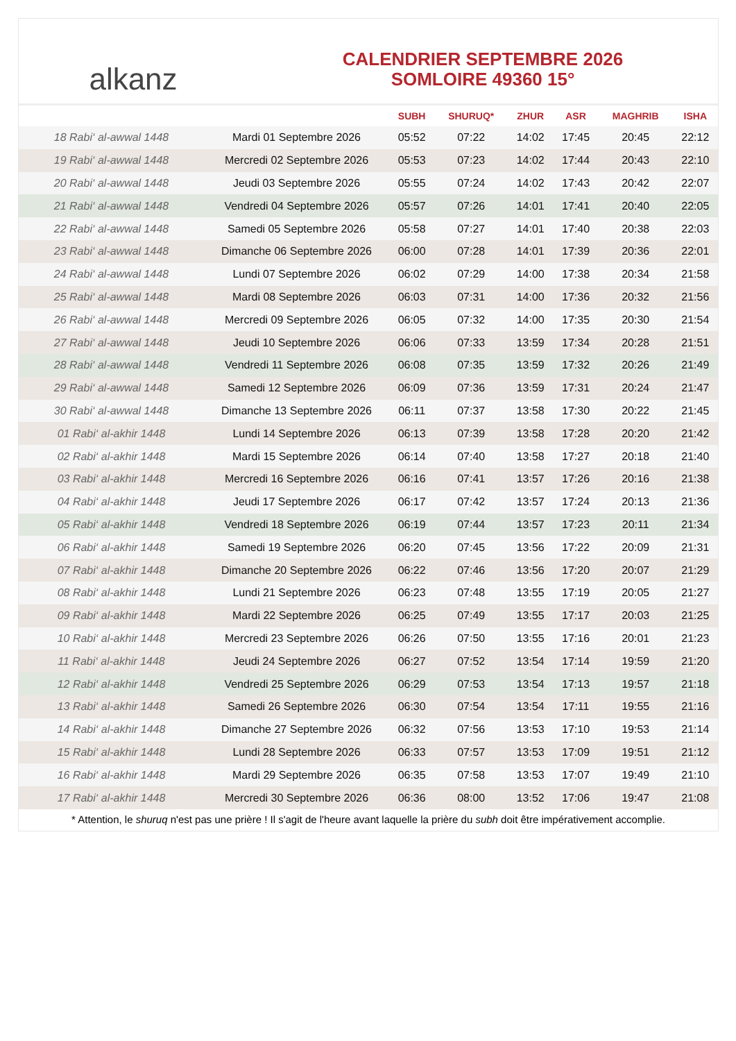alkanz
CALENDRIER SEPTEMBRE 2026
SOMLOIRE 49360 15°
| | | SUBH | SHURUQ* | ZHUR | ASR | MAGHRIB | ISHA |
| --- | --- | --- | --- | --- | --- | --- | --- |
| 18 Rabi‘ al-awwal 1448 | Mardi 01 Septembre 2026 | 05:52 | 07:22 | 14:02 | 17:45 | 20:45 | 22:12 |
| 19 Rabi‘ al-awwal 1448 | Mercredi 02 Septembre 2026 | 05:53 | 07:23 | 14:02 | 17:44 | 20:43 | 22:10 |
| 20 Rabi‘ al-awwal 1448 | Jeudi 03 Septembre 2026 | 05:55 | 07:24 | 14:02 | 17:43 | 20:42 | 22:07 |
| 21 Rabi‘ al-awwal 1448 | Vendredi 04 Septembre 2026 | 05:57 | 07:26 | 14:01 | 17:41 | 20:40 | 22:05 |
| 22 Rabi‘ al-awwal 1448 | Samedi 05 Septembre 2026 | 05:58 | 07:27 | 14:01 | 17:40 | 20:38 | 22:03 |
| 23 Rabi‘ al-awwal 1448 | Dimanche 06 Septembre 2026 | 06:00 | 07:28 | 14:01 | 17:39 | 20:36 | 22:01 |
| 24 Rabi‘ al-awwal 1448 | Lundi 07 Septembre 2026 | 06:02 | 07:29 | 14:00 | 17:38 | 20:34 | 21:58 |
| 25 Rabi‘ al-awwal 1448 | Mardi 08 Septembre 2026 | 06:03 | 07:31 | 14:00 | 17:36 | 20:32 | 21:56 |
| 26 Rabi‘ al-awwal 1448 | Mercredi 09 Septembre 2026 | 06:05 | 07:32 | 14:00 | 17:35 | 20:30 | 21:54 |
| 27 Rabi‘ al-awwal 1448 | Jeudi 10 Septembre 2026 | 06:06 | 07:33 | 13:59 | 17:34 | 20:28 | 21:51 |
| 28 Rabi‘ al-awwal 1448 | Vendredi 11 Septembre 2026 | 06:08 | 07:35 | 13:59 | 17:32 | 20:26 | 21:49 |
| 29 Rabi‘ al-awwal 1448 | Samedi 12 Septembre 2026 | 06:09 | 07:36 | 13:59 | 17:31 | 20:24 | 21:47 |
| 30 Rabi‘ al-awwal 1448 | Dimanche 13 Septembre 2026 | 06:11 | 07:37 | 13:58 | 17:30 | 20:22 | 21:45 |
| 01 Rabi‘ al-akhir 1448 | Lundi 14 Septembre 2026 | 06:13 | 07:39 | 13:58 | 17:28 | 20:20 | 21:42 |
| 02 Rabi‘ al-akhir 1448 | Mardi 15 Septembre 2026 | 06:14 | 07:40 | 13:58 | 17:27 | 20:18 | 21:40 |
| 03 Rabi‘ al-akhir 1448 | Mercredi 16 Septembre 2026 | 06:16 | 07:41 | 13:57 | 17:26 | 20:16 | 21:38 |
| 04 Rabi‘ al-akhir 1448 | Jeudi 17 Septembre 2026 | 06:17 | 07:42 | 13:57 | 17:24 | 20:13 | 21:36 |
| 05 Rabi‘ al-akhir 1448 | Vendredi 18 Septembre 2026 | 06:19 | 07:44 | 13:57 | 17:23 | 20:11 | 21:34 |
| 06 Rabi‘ al-akhir 1448 | Samedi 19 Septembre 2026 | 06:20 | 07:45 | 13:56 | 17:22 | 20:09 | 21:31 |
| 07 Rabi‘ al-akhir 1448 | Dimanche 20 Septembre 2026 | 06:22 | 07:46 | 13:56 | 17:20 | 20:07 | 21:29 |
| 08 Rabi‘ al-akhir 1448 | Lundi 21 Septembre 2026 | 06:23 | 07:48 | 13:55 | 17:19 | 20:05 | 21:27 |
| 09 Rabi‘ al-akhir 1448 | Mardi 22 Septembre 2026 | 06:25 | 07:49 | 13:55 | 17:17 | 20:03 | 21:25 |
| 10 Rabi‘ al-akhir 1448 | Mercredi 23 Septembre 2026 | 06:26 | 07:50 | 13:55 | 17:16 | 20:01 | 21:23 |
| 11 Rabi‘ al-akhir 1448 | Jeudi 24 Septembre 2026 | 06:27 | 07:52 | 13:54 | 17:14 | 19:59 | 21:20 |
| 12 Rabi‘ al-akhir 1448 | Vendredi 25 Septembre 2026 | 06:29 | 07:53 | 13:54 | 17:13 | 19:57 | 21:18 |
| 13 Rabi‘ al-akhir 1448 | Samedi 26 Septembre 2026 | 06:30 | 07:54 | 13:54 | 17:11 | 19:55 | 21:16 |
| 14 Rabi‘ al-akhir 1448 | Dimanche 27 Septembre 2026 | 06:32 | 07:56 | 13:53 | 17:10 | 19:53 | 21:14 |
| 15 Rabi‘ al-akhir 1448 | Lundi 28 Septembre 2026 | 06:33 | 07:57 | 13:53 | 17:09 | 19:51 | 21:12 |
| 16 Rabi‘ al-akhir 1448 | Mardi 29 Septembre 2026 | 06:35 | 07:58 | 13:53 | 17:07 | 19:49 | 21:10 |
| 17 Rabi‘ al-akhir 1448 | Mercredi 30 Septembre 2026 | 06:36 | 08:00 | 13:52 | 17:06 | 19:47 | 21:08 |
* Attention, le shuruq n'est pas une prière ! Il s'agit de l'heure avant laquelle la prière du subh doit être impérativement accomplie.